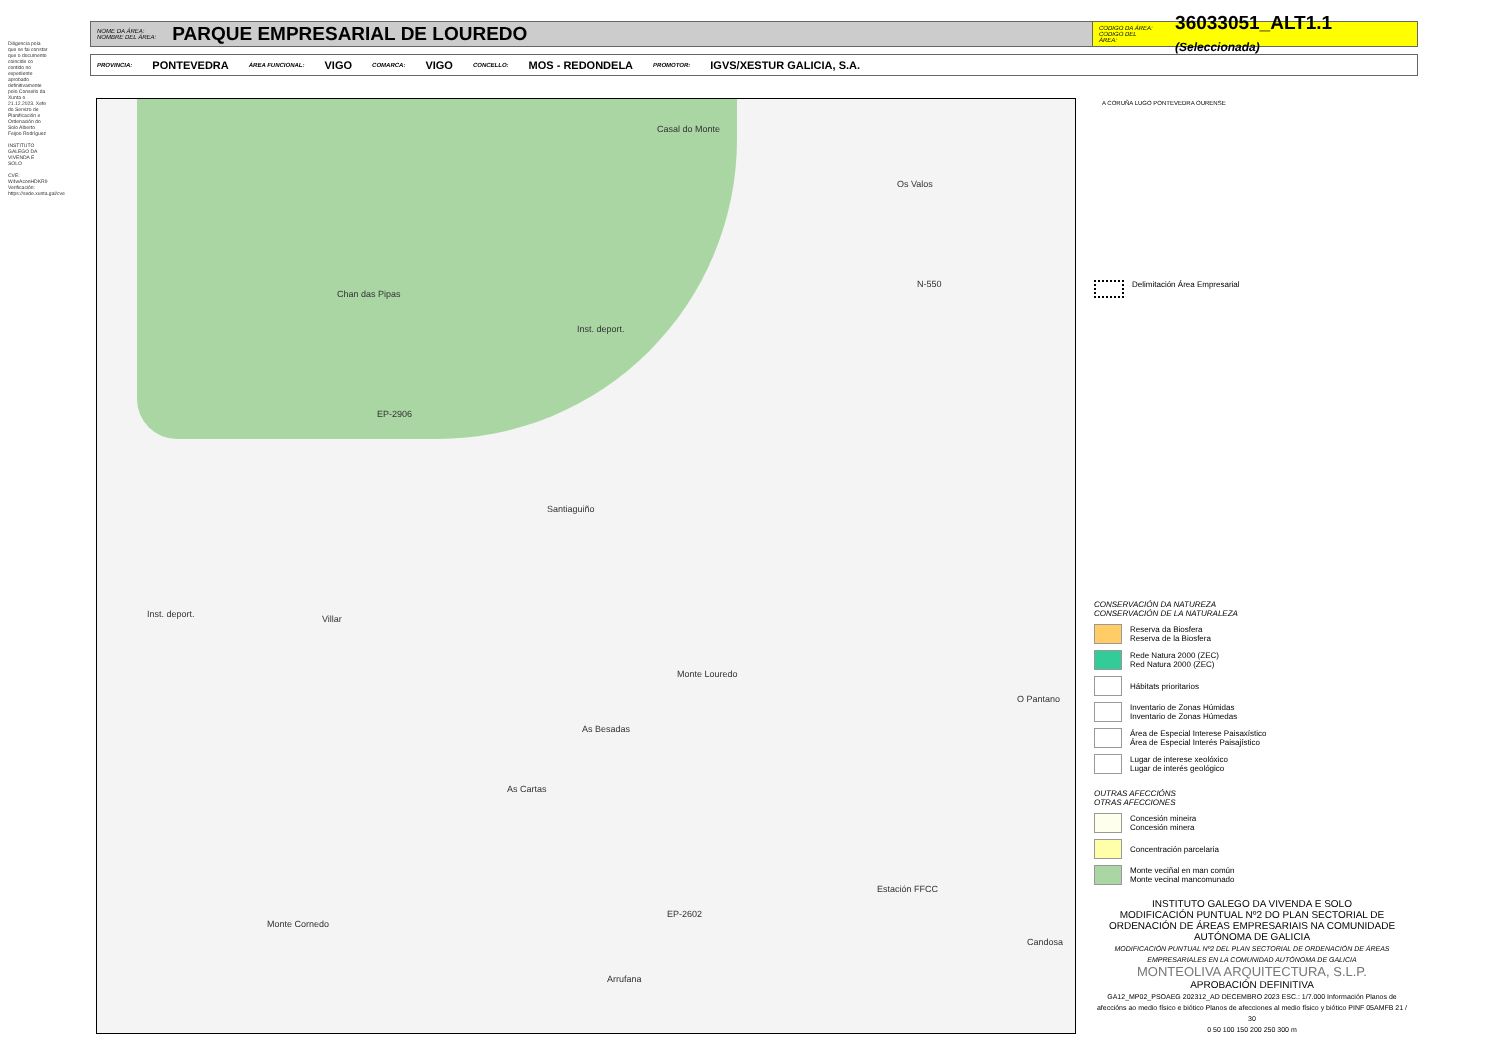Diligencia pola que se fai constar que o documento coincide co contido no expediente aprobado definitivamente polo Consello da Xunta o 21.12.2023. Xefe do Servizo de Planificación e Ordenación do Solo Alberto Feijoo Rodríguez
INSTITUTO GALEGO DA VIVENDA E SOLO
CVE: W4wAconHDKR9 Verificación: https://sede.xunta.gal/cve
NOME DA ÁREA:
NOMBRE DEL ÁREA: PARQUE EMPRESARIAL DE LOUREDO
CODIGO DA ÁREA:
CODIGO DEL ÁREA: 36033051_ALT1.1 (Seleccionada)
PROVINCIA: PONTEVEDRA ÁREA FUNCIONAL: VIGO COMARCA: VIGO CONCELLO: MOS - REDONDELA PROMOTOR: IGVS/XESTUR GALICIA, S.A.
Casal do Monte
Os Valos
Chan das Pipas
Inst. deport.
Santiaguiño
Villar
Monte Louredo
As Besadas
As Cartas
O Pantano
Monte Cornedo
Arrufana
Candosa
Estación FFCC
Inst. deport.
N-550
EP-2906
EP-2602
A CORUÑA LUGO PONTEVEDRA OURENSE
Delimitación Área Empresarial
CONSERVACIÓN DA NATUREZA
CONSERVACIÓN DE LA NATURALEZA
Reserva da Biosfera
Reserva de la Biosfera
Rede Natura 2000 (ZEC)
Red Natura 2000 (ZEC)
Hábitats prioritarios
Inventario de Zonas Húmidas
Inventario de Zonas Húmedas
Área de Especial Interese Paisaxístico
Área de Especial Interés Paisajístico
Lugar de interese xeolóxico
Lugar de interés geológico
OUTRAS AFECCIÓNS
OTRAS AFECCIONES
Concesión mineira
Concesión minera
Concentración parcelaria
Monte veciñal en man común
Monte vecinal mancomunado
INSTITUTO GALEGO DA VIVENDA E SOLO
MODIFICACIÓN PUNTUAL Nº2 DO PLAN SECTORIAL DE ORDENACIÓN DE ÁREAS EMPRESARIAIS NA COMUNIDADE AUTÓNOMA DE GALICIA
MODIFICACIÓN PUNTUAL Nº2 DEL PLAN SECTORIAL DE ORDENACIÓN DE ÁREAS EMPRESARIALES EN LA COMUNIDAD AUTÓNOMA DE GALICIA
MONTEOLIVA ARQUITECTURA, S.L.P.
APROBACIÓN DEFINITIVA
GA12_MP02_PSOAEG 202312_AD DECEMBRO 2023 ESC.: 1/7.000 Información Planos de afeccións ao medio físico e biótico Planos de afecciones al medio físico y biótico PINF 05AMFB 21 / 30
0 50 100 150 200 250 300 m